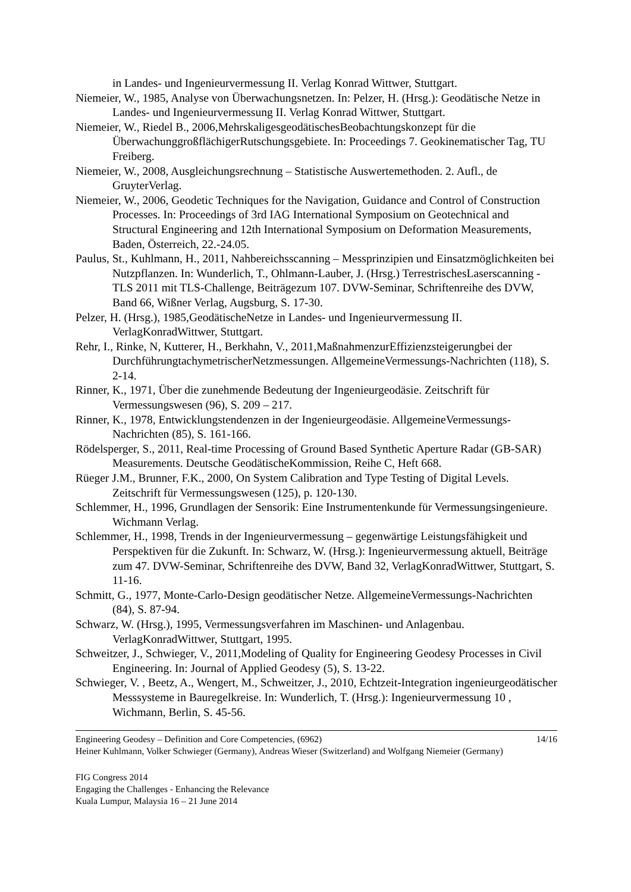in Landes- und Ingenieurvermessung II. Verlag Konrad Wittwer, Stuttgart.
Niemeier, W., 1985, Analyse von Überwachungsnetzen. In: Pelzer, H. (Hrsg.): Geodätische Netze in Landes- und Ingenieurvermessung II. Verlag Konrad Wittwer, Stuttgart.
Niemeier, W., Riedel B., 2006,MehrskaligesgeodätischesBeobachtungskonzept für die ÜberwachunggroßflächigerRutschungsgebiete. In: Proceedings 7. Geokinematischer Tag, TU Freiberg.
Niemeier, W., 2008, Ausgleichungsrechnung – Statistische Auswertemethoden. 2. Aufl., de GruyterVerlag.
Niemeier, W., 2006, Geodetic Techniques for the Navigation, Guidance and Control of Construction Processes. In: Proceedings of 3rd IAG International Symposium on Geotechnical and Structural Engineering and 12th International Symposium on Deformation Measurements, Baden, Österreich, 22.-24.05.
Paulus, St., Kuhlmann, H., 2011, Nahbereichsscanning – Messprinzipien und Einsatzmöglichkeiten bei Nutzpflanzen. In: Wunderlich, T., Ohlmann-Lauber, J. (Hrsg.) TerrestrischesLaserscanning - TLS 2011 mit TLS-Challenge, Beiträgezum 107. DVW-Seminar, Schriftenreihe des DVW, Band 66, Wißner Verlag, Augsburg, S. 17-30.
Pelzer, H. (Hrsg.), 1985,GeodätischeNetze in Landes- und Ingenieurvermessung II. VerlagKonradWittwer, Stuttgart.
Rehr, I., Rinke, N, Kutterer, H., Berkhahn, V., 2011,MaßnahmenzurEffizienzsteigerungbei der DurchführungtachymetrischerNetzmessungen. AllgemeineVermessungs-Nachrichten (118), S. 2-14.
Rinner, K., 1971, Über die zunehmende Bedeutung der Ingenieurgeodäsie. Zeitschrift für Vermessungswesen (96), S. 209 – 217.
Rinner, K., 1978, Entwicklungstendenzen in der Ingenieurgeodäsie. AllgemeineVermessungs-Nachrichten (85), S. 161-166.
Rödelsperger, S., 2011, Real-time Processing of Ground Based Synthetic Aperture Radar (GB-SAR) Measurements. Deutsche GeodätischeKommission, Reihe C, Heft 668.
Rüeger J.M., Brunner, F.K., 2000, On System Calibration and Type Testing of Digital Levels. Zeitschrift für Vermessungswesen (125), p. 120-130.
Schlemmer, H., 1996, Grundlagen der Sensorik: Eine Instrumentenkunde für Vermessungsingenieure. Wichmann Verlag.
Schlemmer, H., 1998, Trends in der Ingenieurvermessung – gegenwärtige Leistungsfähigkeit und Perspektiven für die Zukunft. In: Schwarz, W. (Hrsg.): Ingenieurvermessung aktuell, Beiträge zum 47. DVW-Seminar, Schriftenreihe des DVW, Band 32, VerlagKonradWittwer, Stuttgart, S. 11-16.
Schmitt, G., 1977, Monte-Carlo-Design geodätischer Netze. AllgemeineVermessungs-Nachrichten (84), S. 87-94.
Schwarz, W. (Hrsg.), 1995, Vermessungsverfahren im Maschinen- und Anlagenbau. VerlagKonradWittwer, Stuttgart, 1995.
Schweitzer, J., Schwieger, V., 2011,Modeling of Quality for Engineering Geodesy Processes in Civil Engineering. In: Journal of Applied Geodesy (5), S. 13-22.
Schwieger, V. , Beetz, A., Wengert, M., Schweitzer, J., 2010, Echtzeit-Integration ingenieurgeodätischer Messsysteme in Bauregelkreise. In: Wunderlich, T. (Hrsg.): Ingenieurvermessung 10 , Wichmann, Berlin, S. 45-56.
Engineering Geodesy – Definition and Core Competencies, (6962) 14/16
Heiner Kuhlmann, Volker Schwieger (Germany), Andreas Wieser (Switzerland) and Wolfgang Niemeier (Germany)
FIG Congress 2014
Engaging the Challenges - Enhancing the Relevance
Kuala Lumpur, Malaysia 16 – 21 June 2014